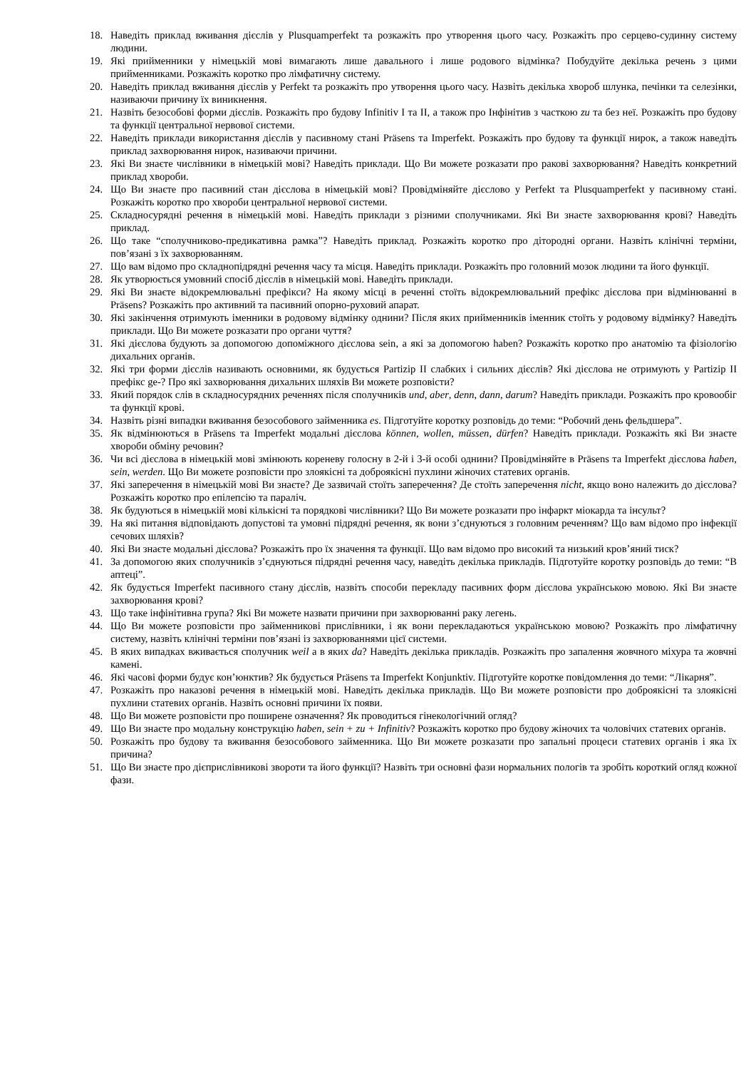18. Наведіть приклад вживання дієслів у Plusquamperfekt та розкажіть про утворення цього часу. Розкажіть про серцево-судинну систему людини.
19. Які прийменники у німецькій мові вимагають лише давального і лише родового відмінка? Побудуйте декілька речень з цими прийменниками. Розкажіть коротко про лімфатичну систему.
20. Наведіть приклад вживання дієслів у Perfekt та розкажіть про утворення цього часу. Назвіть декілька хвороб шлунка, печінки та селезінки, називаючи причину їх виникнення.
21. Назвіть безособові форми дієслів. Розкажіть про будову Infinitiv I та II, а також про Інфінітив з часткою zu та без неї. Розкажіть про будову та функції центральної нервової системи.
22. Наведіть приклади використання дієслів у пасивному стані Präsens та Imperfekt. Розкажіть про будову та функції нирок, а також наведіть приклад захворювання нирок, називаючи причини.
23. Які Ви знаєте числівники в німецькій мові? Наведіть приклади. Що Ви можете розказати про ракові захворювання? Наведіть конкретний приклад хвороби.
24. Що Ви знаєте про пасивний стан дієслова в німецькій мові? Провідміняйте дієслово у Perfekt та Plusquamperfekt у пасивному стані. Розкажіть коротко про хвороби центральної нервової системи.
25. Складносурядні речення в німецькій мові. Наведіть приклади з різними сполучниками. Які Ви знаєте захворювання крові? Наведіть приклад.
26. Що таке “сполучниково-предикативна рамка”? Наведіть приклад. Розкажіть коротко про дітородні органи. Назвіть клінічні терміни, пов’язані з їх захворюванням.
27. Що вам відомо про складнопідрядні речення часу та місця. Наведіть приклади. Розкажіть про головний мозок людини та його функції.
28. Як утворюється умовний спосіб дієслів в німецькій мові. Наведіть приклади.
29. Які Ви знаєте відокремлювальні префікси? На якому місці в реченні стоїть відокремлювальний префікс дієслова при відмінюванні в Präsens? Розкажіть про активний та пасивний опорно-руховий апарат.
30. Які закінчення отримують іменники в родовому відмінку однини? Після яких прийменників іменник стоїть у родовому відмінку? Наведіть приклади. Що Ви можете розказати про органи чуття?
31. Які дієслова будують за допомогою допоміжного дієслова sein, а які за допомогою haben? Розкажіть коротко про анатомію та фізіологію дихальних органів.
32. Які три форми дієслів називають основними, як будується Partizip II слабких і сильних дієслів? Які дієслова не отримують у Partizip II префікс ge-? Про які захворювання дихальних шляхів Ви можете розповісти?
33. Який порядок слів в складносурядних реченнях після сполучників und, aber, denn, dann, darum? Наведіть приклади. Розкажіть про кровообіг та функції крові.
34. Назвіть різні випадки вживання безособового займенника es. Підготуйте коротку розповідь до теми: “Робочий день фельдшера”.
35. Як відмінюються в Präsens та Imperfekt модальні дієслова können, wollen, müssen, dürfen? Наведіть приклади. Розкажіть які Ви знаєте хвороби обміну речовин?
36. Чи всі дієслова в німецькій мові змінюють кореневу голосну в 2-й і 3-й особі однини? Провідміняйте в Präsens та Imperfekt дієслова haben, sein, werden. Що Ви можете розповісти про злоякісні та доброякісні пухлини жіночих статевих органів.
37. Які заперечення в німецькій мові Ви знаєте? Де зазвичай стоїть заперечення? Де стоїть заперечення nicht, якщо воно належить до дієслова? Розкажіть коротко про епілепсію та параліч.
38. Як будуються в німецькій мові кількісні та порядкові числівники? Що Ви можете розказати про інфаркт міокарда та інсульт?
39. На які питання відповідають допустові та умовні підрядні речення, як вони з’єднуються з головним реченням? Що вам відомо про інфекції сечових шляхів?
40. Які Ви знаєте модальні дієслова? Розкажіть про їх значення та функції. Що вам відомо про високий та низький кров’яний тиск?
41. За допомогою яких сполучників з’єднуються підрядні речення часу, наведіть декілька прикладів. Підготуйте коротку розповідь до теми: “В аптеці”.
42. Як будується Imperfekt пасивного стану дієслів, назвіть способи перекладу пасивних форм дієслова українською мовою. Які Ви знаєте захворювання крові?
43. Що таке інфінітивна група? Які Ви можете назвати причини при захворюванні раку легень.
44. Що Ви можете розповісти про займенникові прислівники, і як вони перекладаються українською мовою? Розкажіть про лімфатичну систему, назвіть клінічні терміни пов’язані із захворюваннями цієї системи.
45. В яких випадках вживається сполучник weil а в яких da? Наведіть декілька прикладів. Розкажіть про запалення жовчного міхура та жовчні камені.
46. Які часові форми будує кон’юнктив? Як будується Präsens та Imperfekt Konjunktiv. Підготуйте коротке повідомлення до теми: “Лікарня”.
47. Розкажіть про наказові речення в німецькій мові. Наведіть декілька прикладів. Що Ви можете розповісти про доброякісні та злоякісні пухлини статевих органів. Назвіть основні причини їх появи.
48. Що Ви можете розповісти про поширене означення? Як проводиться гінекологічний огляд?
49. Що Ви знаєте про модальну конструкцію haben, sein + zu + Infinitiv? Розкажіть коротко про будову жіночих та чоловічих статевих органів.
50. Розкажіть про будову та вживання безособового займенника. Що Ви можете розказати про запальні процеси статевих органів і яка їх причина?
51. Що Ви знаєте про дієприслівникові звороти та його функції? Назвіть три основні фази нормальних пологів та зробіть короткий огляд кожної фази.